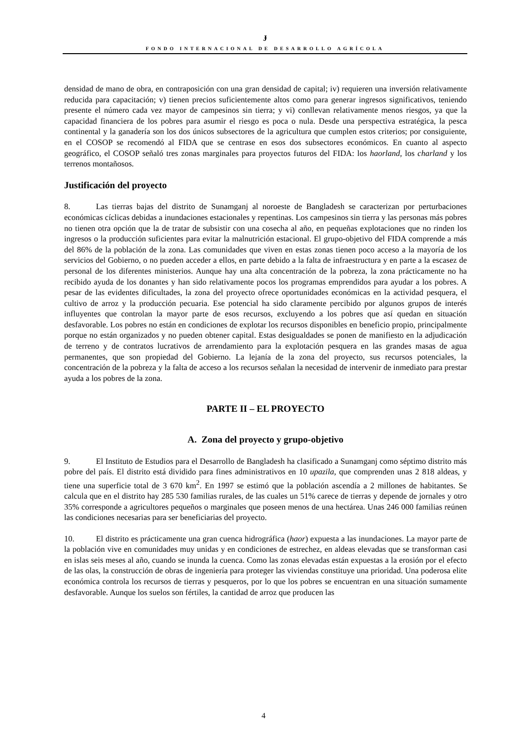Ɉ
FONDO INTERNACIONAL DE DESARROLLO AGRÍCOLA
densidad de mano de obra, en contraposición con una gran densidad de capital; iv) requieren una inversión relativamente reducida para capacitación; v) tienen precios suficientemente altos como para generar ingresos significativos, teniendo presente el número cada vez mayor de campesinos sin tierra; y vi) conllevan relativamente menos riesgos, ya que la capacidad financiera de los pobres para asumir el riesgo es poca o nula. Desde una perspectiva estratégica, la pesca continental y la ganadería son los dos únicos subsectores de la agricultura que cumplen estos criterios; por consiguiente, en el COSOP se recomendó al FIDA que se centrase en esos dos subsectores económicos. En cuanto al aspecto geográfico, el COSOP señaló tres zonas marginales para proyectos futuros del FIDA: los haorland, los charland y los terrenos montañosos.
Justificación del proyecto
8. Las tierras bajas del distrito de Sunamganj al noroeste de Bangladesh se caracterizan por perturbaciones económicas cíclicas debidas a inundaciones estacionales y repentinas. Los campesinos sin tierra y las personas más pobres no tienen otra opción que la de tratar de subsistir con una cosecha al año, en pequeñas explotaciones que no rinden los ingresos o la producción suficientes para evitar la malnutrición estacional. El grupo-objetivo del FIDA comprende a más del 86% de la población de la zona. Las comunidades que viven en estas zonas tienen poco acceso a la mayoría de los servicios del Gobierno, o no pueden acceder a ellos, en parte debido a la falta de infraestructura y en parte a la escasez de personal de los diferentes ministerios. Aunque hay una alta concentración de la pobreza, la zona prácticamente no ha recibido ayuda de los donantes y han sido relativamente pocos los programas emprendidos para ayudar a los pobres. A pesar de las evidentes dificultades, la zona del proyecto ofrece oportunidades económicas en la actividad pesquera, el cultivo de arroz y la producción pecuaria. Ese potencial ha sido claramente percibido por algunos grupos de interés influyentes que controlan la mayor parte de esos recursos, excluyendo a los pobres que así quedan en situación desfavorable. Los pobres no están en condiciones de explotar los recursos disponibles en beneficio propio, principalmente porque no están organizados y no pueden obtener capital. Estas desigualdades se ponen de manifiesto en la adjudicación de terreno y de contratos lucrativos de arrendamiento para la explotación pesquera en las grandes masas de agua permanentes, que son propiedad del Gobierno. La lejanía de la zona del proyecto, sus recursos potenciales, la concentración de la pobreza y la falta de acceso a los recursos señalan la necesidad de intervenir de inmediato para prestar ayuda a los pobres de la zona.
PARTE II – EL PROYECTO
A. Zona del proyecto y grupo-objetivo
9. El Instituto de Estudios para el Desarrollo de Bangladesh ha clasificado a Sunamganj como séptimo distrito más pobre del país. El distrito está dividido para fines administrativos en 10 upazila, que comprenden unas 2 818 aldeas, y tiene una superficie total de 3 670 km<sup>2</sup>. En 1997 se estimó que la población ascendía a 2 millones de habitantes. Se calcula que en el distrito hay 285 530 familias rurales, de las cuales un 51% carece de tierras y depende de jornales y otro 35% corresponde a agricultores pequeños o marginales que poseen menos de una hectárea. Unas 246 000 familias reúnen las condiciones necesarias para ser beneficiarias del proyecto.
10. El distrito es prácticamente una gran cuenca hidrográfica (haor) expuesta a las inundaciones. La mayor parte de la población vive en comunidades muy unidas y en condiciones de estrechez, en aldeas elevadas que se transforman casi en islas seis meses al año, cuando se inunda la cuenca. Como las zonas elevadas están expuestas a la erosión por el efecto de las olas, la construcción de obras de ingeniería para proteger las viviendas constituye una prioridad. Una poderosa elite económica controla los recursos de tierras y pesqueros, por lo que los pobres se encuentran en una situación sumamente desfavorable. Aunque los suelos son fértiles, la cantidad de arroz que producen las
4